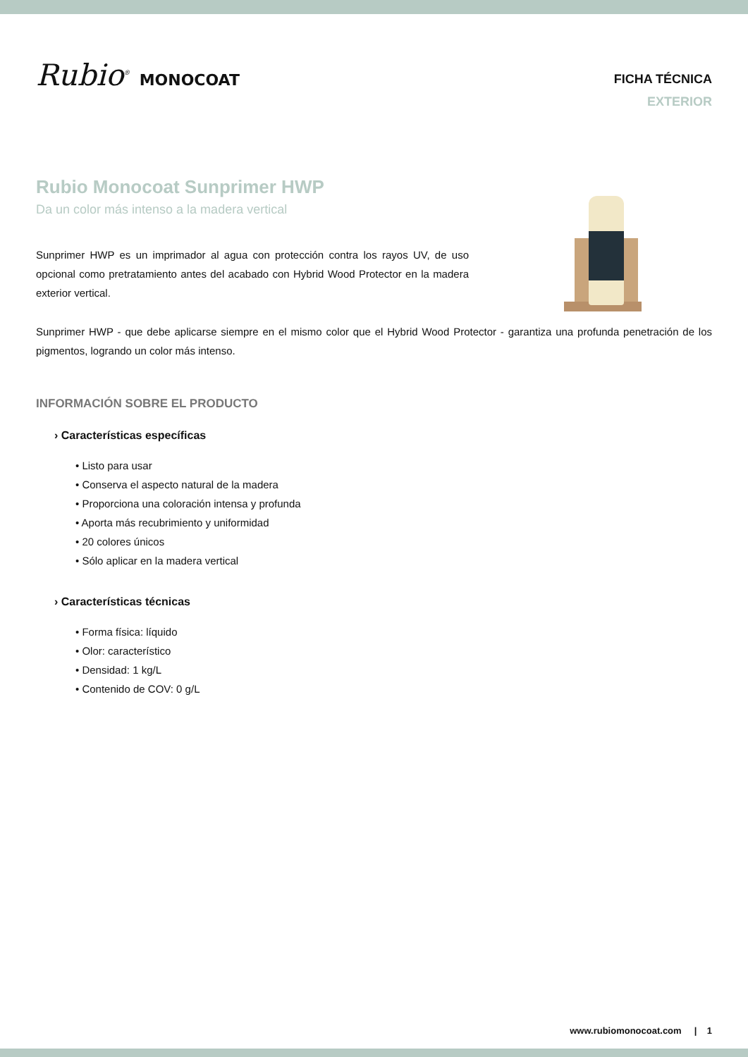Rubio<sup>®</sup> MONOCOAT
FICHA TÉCNICA
EXTERIOR
Rubio Monocoat Sunprimer HWP
Da un color más intenso a la madera vertical
Sunprimer HWP es un imprimador al agua con protección contra los rayos UV, de uso opcional como pretratamiento antes del acabado con Hybrid Wood Protector en la madera exterior vertical.
Sunprimer HWP - que debe aplicarse siempre en el mismo color que el Hybrid Wood Protector - garantiza una profunda penetración de los pigmentos, logrando un color más intenso.
INFORMACIÓN SOBRE EL PRODUCTO
› Características específicas
• Listo para usar
• Conserva el aspecto natural de la madera
• Proporciona una coloración intensa y profunda
• Aporta más recubrimiento y uniformidad
• 20 colores únicos
• Sólo aplicar en la madera vertical
› Características técnicas
• Forma física: líquido
• Olor: característico
• Densidad: 1 kg/L
• Contenido de COV: 0 g/L
www.rubiomonocoat.com | 1